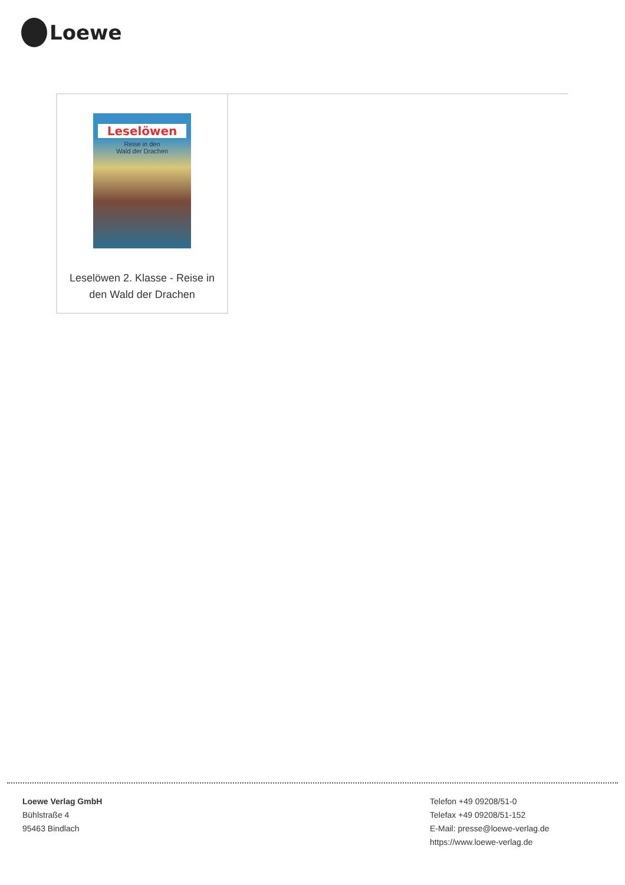Loewe
Leselöwen
Reise in den
Wald der Drachen
Leselöwen 2. Klasse - Reise in den Wald der Drachen
Loewe Verlag GmbH
Bühlstraße 4
95463 Bindlach
Telefon +49 09208/51-0
Telefax +49 09208/51-152
E-Mail: presse@loewe-verlag.de
https://www.loewe-verlag.de